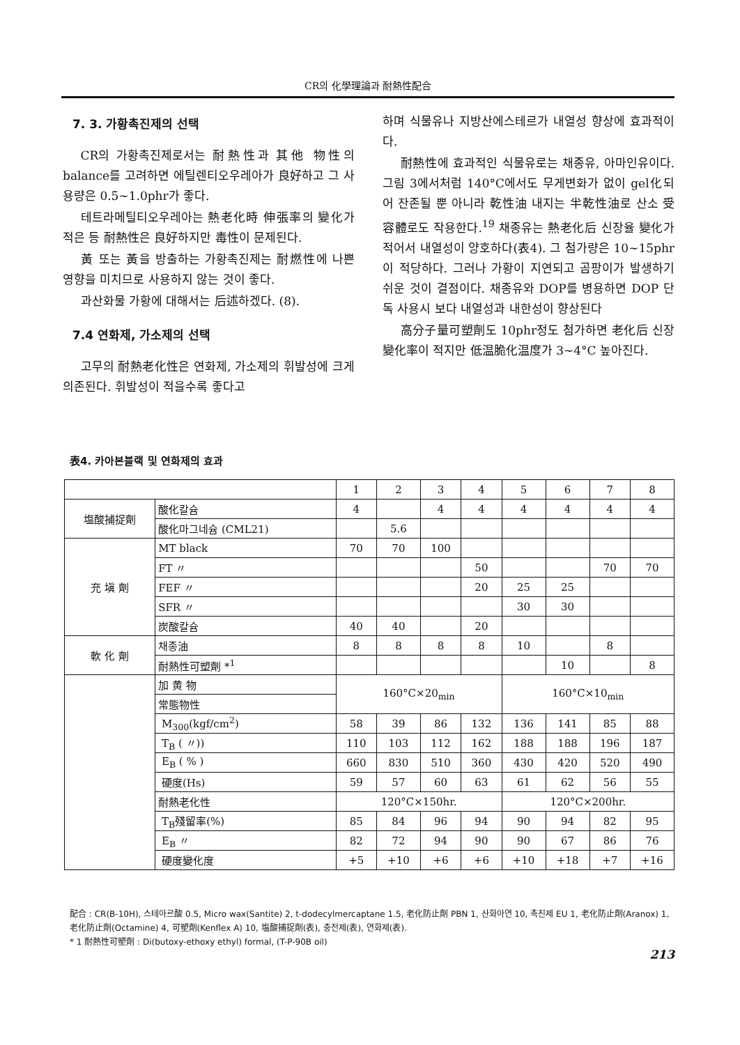CR의 化學理論과 耐熱性配合
7. 3. 가황촉진제의 선택
CR의 가황촉진제로서는 耐熱性과 其他 物性의 balance를 고려하면 에틸렌티오우레아가 良好하고 그 사용량은 0.5~1.0phr가 좋다.
테트라메틸티오우레아는 熱老化時 伸張率의 變化가 적은 등 耐熱性은 良好하지만 毒性이 문제된다.
黃 또는 黃을 방출하는 가황촉진제는 耐燃性에 나쁜 영향을 미치므로 사용하지 않는 것이 좋다.
과산화물 가황에 대해서는 后述하겠다. (8).
7.4 연화제, 가소제의 선택
고무의 耐熱老化性은 연화제, 가소제의 휘발성에 크게 의존된다. 휘발성이 적을수록 좋다고
하며 식물유나 지방산에스테르가 내열성 향상에 효과적이다.
耐熱性에 효과적인 식물유로는 채종유, 아마인유이다. 그림 3에서처럼 140°C에서도 무게변화가 없이 gel化되어 잔존될 뿐 아니라 乾性油 내지는 半乾性油로 산소 受容體로도 작용한다.<sup>19</sup> 채종유는 熱老化后 신장율 變化가 적어서 내열성이 양호하다(表4). 그 첨가량은 10~15phr이 적당하다. 그러나 가황이 지연되고 곰팡이가 발생하기 쉬운 것이 결점이다. 채종유와 DOP를 병용하면 DOP 단독 사용시 보다 내열성과 내한성이 향상된다
高分子量可塑劑도 10phr정도 첨가하면 老化后 신장變化率이 적지만 低温脆化温度가 3~4°C 높아진다.
表4. 카아본블랙 및 연화제의 효과
| | | 1 | 2 | 3 | 4 | 5 | 6 | 7 | 8 |
| --- | --- | --- | --- | --- | --- | --- | --- | --- | --- |
| 塩酸捕捉劑 | 酸化칼슘 | 4 | | 4 | 4 | 4 | 4 | 4 | 4 |
| | 酸化마그네슘 (CML21) | | 5.6 | | | | | | |
| 充 塡 劑 | MT black | 70 | 70 | 100 | | | | | |
| | FT 〃 | | | | 50 | | | 70 | 70 |
| | FEF 〃 | | | | 20 | 25 | 25 | | |
| | SFR 〃 | | | | | 30 | 30 | | |
| | 炭酸칼슘 | 40 | 40 | | 20 | | | | |
| 軟 化 劑 | 채종油 | 8 | 8 | 8 | 8 | 10 | | 8 | |
| | 耐熱性可塑劑 *<sup>1</sup> | | | | | | 10 | | 8 |
| | 加 黄 物 | 160°C×20<sub>min</sub> | | | | 160°C×10<sub>min</sub> | | | |
| | 常態物性 | | | | | | | | |
| | M<sub>300</sub>(kgf/cm<sup>2</sup>) | 58 | 39 | 86 | 132 | 136 | 141 | 85 | 88 |
| | T<sub>B</sub> ( 〃)) | 110 | 103 | 112 | 162 | 188 | 188 | 196 | 187 |
| | E<sub>B</sub> ( % ) | 660 | 830 | 510 | 360 | 430 | 420 | 520 | 490 |
| | 硬度(Hs) | 59 | 57 | 60 | 63 | 61 | 62 | 56 | 55 |
| | 耐熱老化性 | 120°C×150hr. | | | | 120°C×200hr. | | | |
| | T<sub>B</sub>殘留率(%) | 85 | 84 | 96 | 94 | 90 | 94 | 82 | 95 |
| | E<sub>B</sub> 〃 | 82 | 72 | 94 | 90 | 90 | 67 | 86 | 76 |
| | 硬度變化度 | +5 | +10 | +6 | +6 | +10 | +18 | +7 | +16 |
配合 : CR(B-10H), 스테아르酸 0.5, Micro wax(Santite) 2, t-dodecylmercaptane 1.5, 老化防止劑 PBN 1, 산화아연 10, 촉진제 EU 1, 老化防止劑(Aranox) 1, 老化防止劑(Octamine) 4, 可塑劑(Kenflex A) 10, 塩酸捕捉劑(表), 충전제(表), 연화제(表).
* 1 耐熱性可塑劑 : Di(butoxy-ethoxy ethyl) formal, (T-P-90B oil)
213